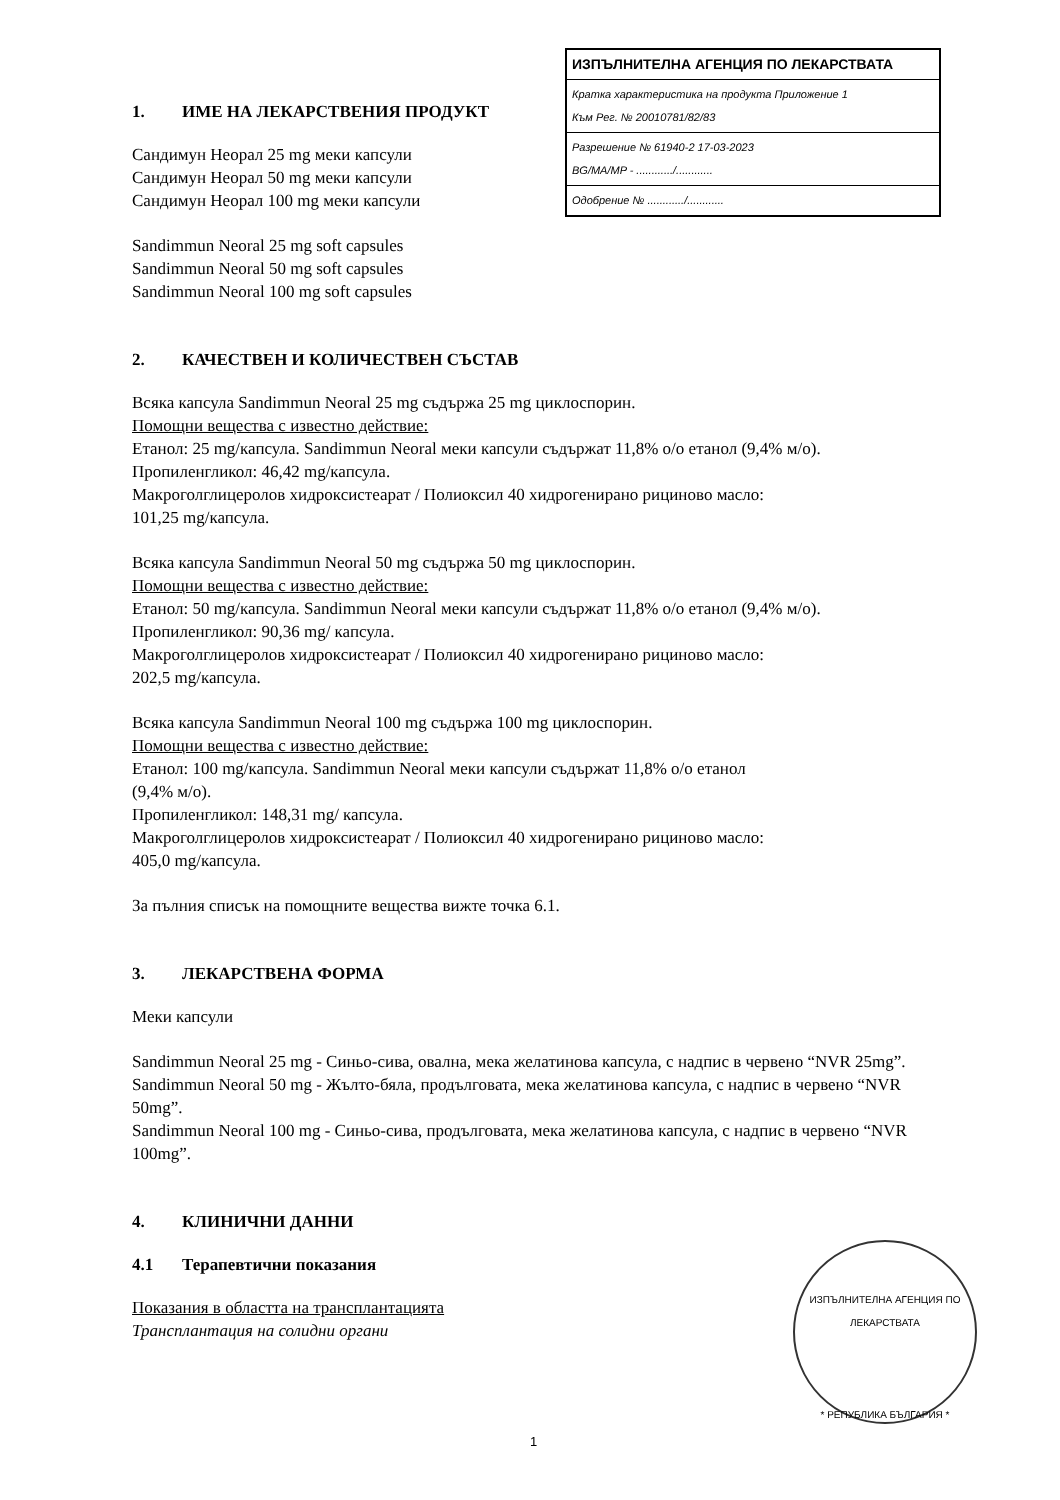ИЗПЪЛНИТЕЛНА АГЕНЦИЯ ПО ЛЕКАРСТВАТА
Кратка характеристика на продукта Приложение 1
Към Рег. № 20010781/82/83
Разрешение № 61940-2 17-03-2023
BG/MA/MP - ............/............
Одобрение № ............/............
1. ИМЕ НА ЛЕКАРСТВЕНИЯ ПРОДУКТ
Сандимун Неорал 25 mg меки капсули
Сандимун Неорал 50 mg меки капсули
Сандимун Неорал 100 mg меки капсули
Sandimmun Neoral 25 mg soft capsules
Sandimmun Neoral 50 mg soft capsules
Sandimmun Neoral 100 mg soft capsules
2. КАЧЕСТВЕН И КОЛИЧЕСТВЕН СЪСТАВ
Всяка капсула Sandimmun Neoral 25 mg съдържа 25 mg циклоспорин.
Помощни вещества с известно действие:
Етанол: 25 mg/капсула. Sandimmun Neoral меки капсули съдържат 11,8% о/о етанол (9,4% м/о).
Пропиленгликол: 46,42 mg/капсула.
Макроголглицеролов хидроксистеарат / Полиоксил 40 хидрогенирано рициново масло:
101,25 mg/капсула.
Всяка капсула Sandimmun Neoral 50 mg съдържа 50 mg циклоспорин.
Помощни вещества с известно действие:
Етанол: 50 mg/капсула. Sandimmun Neoral меки капсули съдържат 11,8% о/о етанол (9,4% м/о).
Пропиленгликол: 90,36 mg/ капсула.
Макроголглицеролов хидроксистеарат / Полиоксил 40 хидрогенирано рициново масло:
202,5 mg/капсула.
Всяка капсула Sandimmun Neoral 100 mg съдържа 100 mg циклоспорин.
Помощни вещества с известно действие:
Етанол: 100 mg/капсула. Sandimmun Neoral меки капсули съдържат 11,8% о/о етанол
(9,4% м/о).
Пропиленгликол: 148,31 mg/ капсула.
Макроголглицеролов хидроксистеарат / Полиоксил 40 хидрогенирано рициново масло:
405,0 mg/капсула.
За пълния списък на помощните вещества вижте точка 6.1.
3. ЛЕКАРСТВЕНА ФОРМА
Меки капсули
Sandimmun Neoral 25 mg - Синьо-сива, овална, мека желатинова капсула, с надпис в червено “NVR 25mg”.
Sandimmun Neoral 50 mg - Жълто-бяла, продълговата, мека желатинова капсула, с надпис в червено “NVR 50mg”.
Sandimmun Neoral 100 mg - Синьо-сива, продълговата, мека желатинова капсула, с надпис в червено “NVR 100mg”.
4. КЛИНИЧНИ ДАННИ
4.1 Терапевтични показания
Показания в областта на трансплантацията
Трансплантация на солидни органи
ИЗПЪЛНИТЕЛНА АГЕНЦИЯ ПО ЛЕКАРСТВАТА
* РЕПУБЛИКА БЪЛГАРИЯ *
1